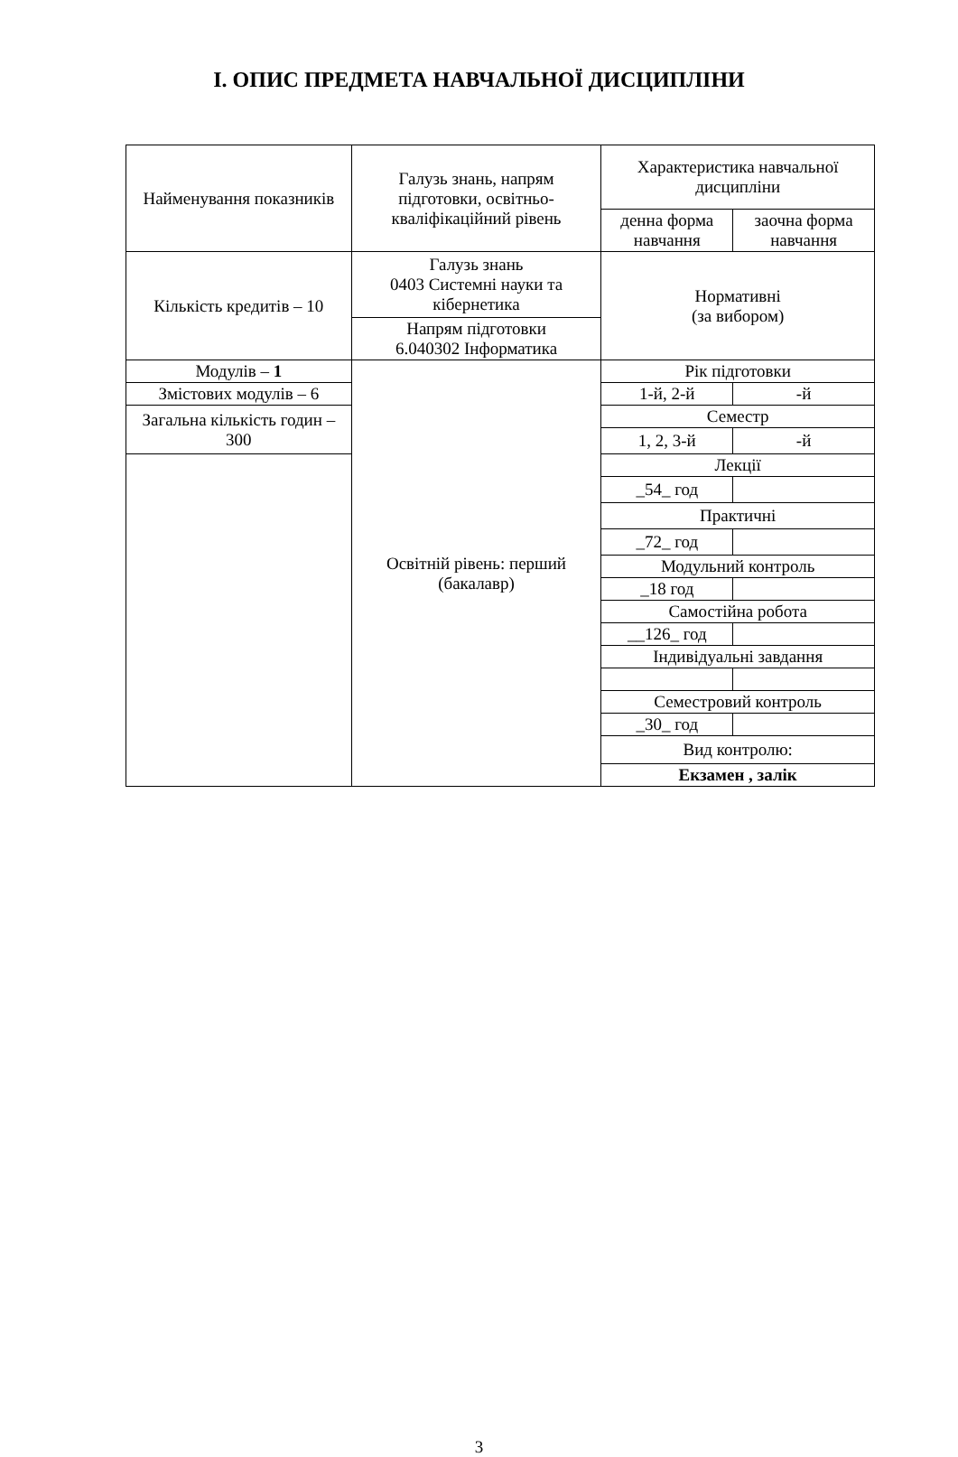І. ОПИС ПРЕДМЕТА НАВЧАЛЬНОЇ ДИСЦИПЛІНИ
| Найменування показників | Галузь знань, напрям підготовки, освітньо-кваліфікаційний рівень | Характеристика навчальної дисципліни | |
| | | денна форма навчання | заочна форма навчання |
| Кількість кредитів – 10 | Галузь знань 0403 Системні науки та кібернетика | Нормативні (за вибором) | |
| | Напрям підготовки 6.040302 Інформатика | | |
| Модулів – 1 | Освітній рівень: перший (бакалавр) | Рік підготовки | |
| Змістових модулів – 6 | | 1-й, 2-й | -й |
| Загальна кількість годин – 300 | | Семестр | |
| | | 1, 2, 3-й | -й |
| | | Лекції | |
| | | _54_ год | |
| | | Практичні | |
| | | _72_ год | |
| | | Модульний контроль | |
| | | _18 год | |
| | | Самостійна робота | |
| | | __126_ год | |
| | | Індивідуальні завдання | |
| | | Семестровий контроль | |
| | | _30_ год | |
| | | Вид контролю: | |
| | | Екзамен , залік | |
3